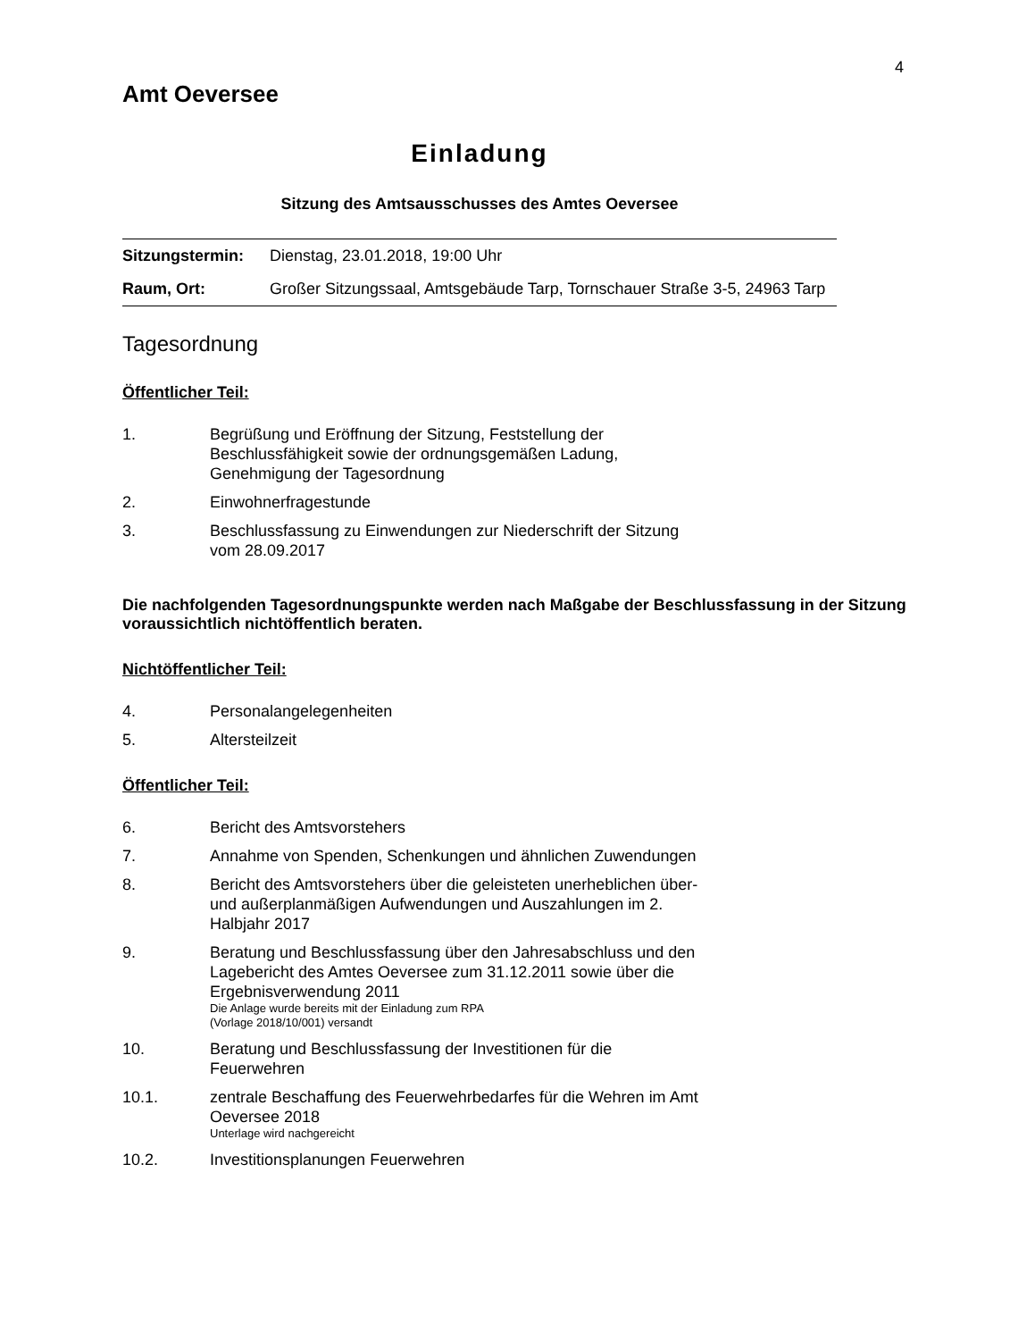4
Amt Oeversee
Einladung
Sitzung des Amtsausschusses des Amtes Oeversee
| Sitzungstermin: | Dienstag, 23.01.2018, 19:00 Uhr |
| Raum, Ort: | Großer Sitzungssaal, Amtsgebäude Tarp, Tornschauer Straße 3-5, 24963 Tarp |
Tagesordnung
Öffentlicher Teil:
1. Begrüßung und Eröffnung der Sitzung, Feststellung der Beschlussfähigkeit sowie der ordnungsgemäßen Ladung, Genehmigung der Tagesordnung
2. Einwohnerfragestunde
3. Beschlussfassung zu Einwendungen zur Niederschrift der Sitzung vom 28.09.2017
Die nachfolgenden Tagesordnungspunkte werden nach Maßgabe der Beschlussfassung in der Sitzung voraussichtlich nichtöffentlich beraten.
Nichtöffentlicher Teil:
4. Personalangelegenheiten
5. Altersteilzeit
Öffentlicher Teil:
6. Bericht des Amtsvorstehers
7. Annahme von Spenden, Schenkungen und ähnlichen Zuwendungen
8. Bericht des Amtsvorstehers über die geleisteten unerheblichen über- und außerplanmäßigen Aufwendungen und Auszahlungen im 2. Halbjahr 2017
9. Beratung und Beschlussfassung über den Jahresabschluss und den Lagebericht des Amtes Oeversee zum 31.12.2011 sowie über die Ergebnisverwendung 2011
Die Anlage wurde bereits mit der Einladung zum RPA
(Vorlage 2018/10/001) versandt
10. Beratung und Beschlussfassung der Investitionen für die Feuerwehren
10.1. zentrale Beschaffung des Feuerwehrbedarfes für die Wehren im Amt Oeversee 2018
Unterlage wird nachgereicht
10.2. Investitionsplanungen Feuerwehren